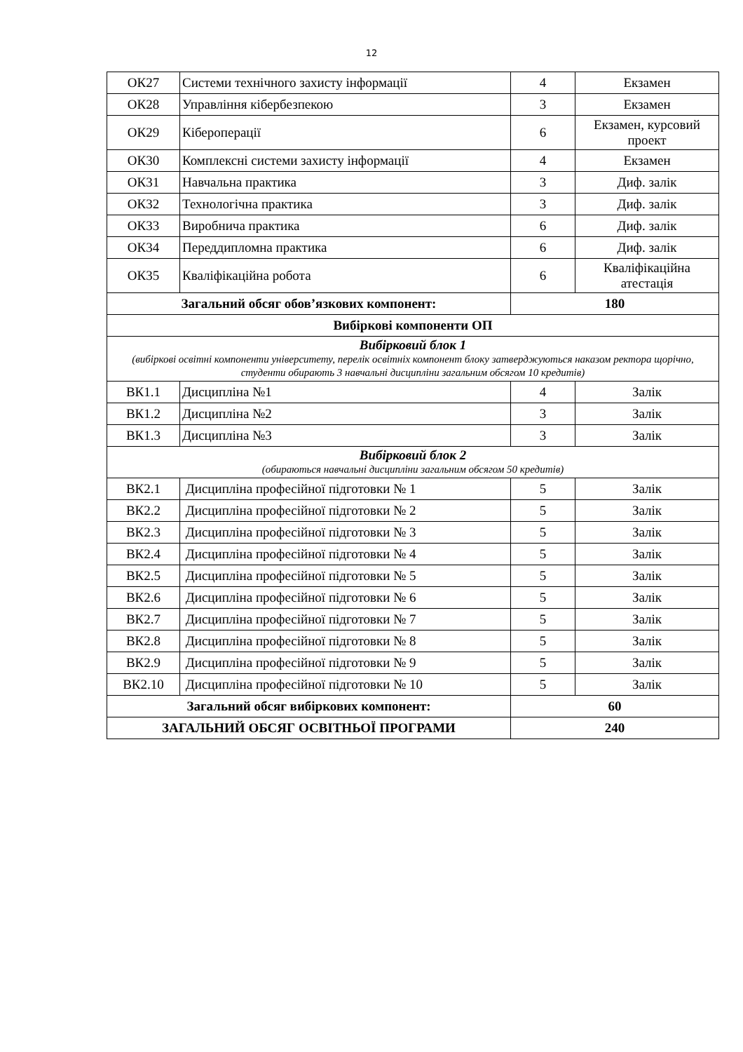12
| ОК27 | Системи технічного захисту інформації | 4 | Екзамен |
| ОК28 | Управління кібербезпекою | 3 | Екзамен |
| ОК29 | Кібероперації | 6 | Екзамен, курсовий проект |
| ОК30 | Комплексні системи захисту інформації | 4 | Екзамен |
| ОК31 | Навчальна практика | 3 | Диф. залік |
| ОК32 | Технологічна практика | 3 | Диф. залік |
| ОК33 | Виробнича практика | 6 | Диф. залік |
| ОК34 | Переддипломна практика | 6 | Диф. залік |
| ОК35 | Кваліфікаційна робота | 6 | Кваліфікаційна атестація |
| Загальний обсяг обов’язкових компонент: | | 180 | |
| Вибіркові компоненти ОП | | | |
| Вибірковий блок 1 (вибіркові освітні компоненти університету, перелік освітніх компонент блоку затверджуються наказом ректора щорічно, студенти обирають 3 навчальні дисципліни загальним обсягом 10 кредитів) | | | |
| ВК1.1 | Дисципліна №1 | 4 | Залік |
| ВК1.2 | Дисципліна №2 | 3 | Залік |
| ВК1.3 | Дисципліна №3 | 3 | Залік |
| Вибірковий блок 2 (обираються навчальні дисципліни загальним обсягом 50 кредитів) | | | |
| ВК2.1 | Дисципліна професійної підготовки № 1 | 5 | Залік |
| ВК2.2 | Дисципліна професійної підготовки № 2 | 5 | Залік |
| ВК2.3 | Дисципліна професійної підготовки № 3 | 5 | Залік |
| ВК2.4 | Дисципліна професійної підготовки № 4 | 5 | Залік |
| ВК2.5 | Дисципліна професійної підготовки № 5 | 5 | Залік |
| ВК2.6 | Дисципліна професійної підготовки № 6 | 5 | Залік |
| ВК2.7 | Дисципліна професійної підготовки № 7 | 5 | Залік |
| ВК2.8 | Дисципліна професійної підготовки № 8 | 5 | Залік |
| ВК2.9 | Дисципліна професійної підготовки № 9 | 5 | Залік |
| ВК2.10 | Дисципліна професійної підготовки № 10 | 5 | Залік |
| Загальний обсяг вибіркових компонент: | | 60 | |
| ЗАГАЛЬНИЙ ОБСЯГ ОСВІТНЬОЇ ПРОГРАМИ | | 240 | |